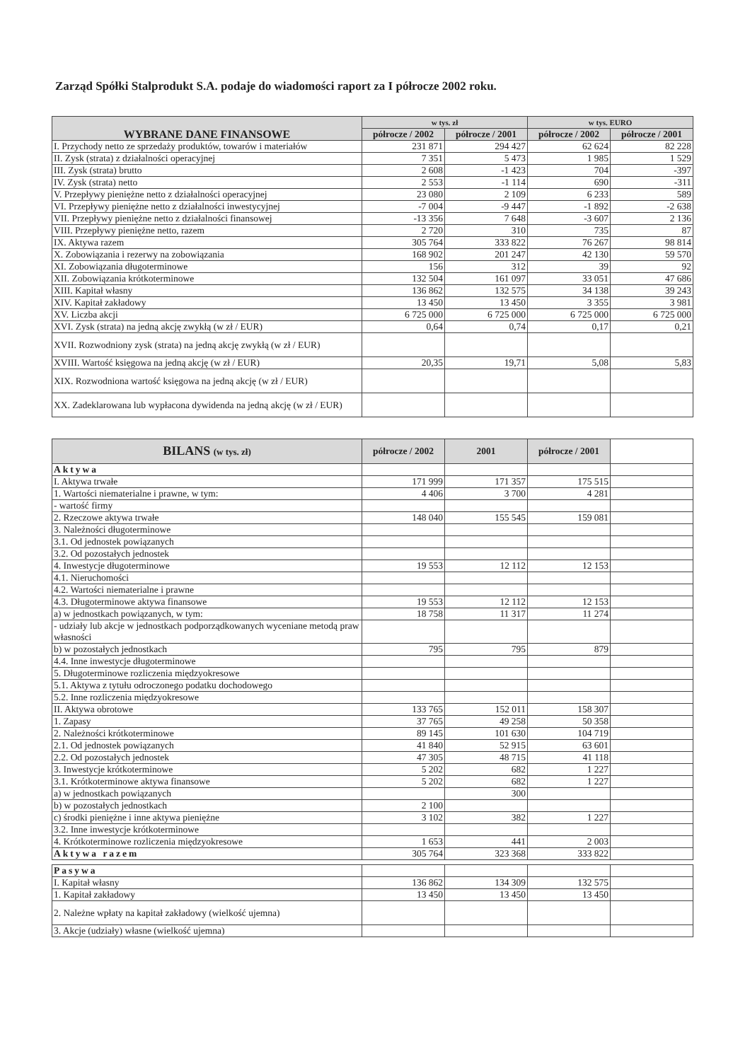Zarząd Spółki Stalprodukt S.A. podaje do wiadomości raport za I półrocze 2002 roku.
| WYBRANE DANE FINANSOWE | w tys. zł | | w tys. EURO | |
| --- | --- | --- | --- | --- |
| | półrocze / 2002 | półrocze / 2001 | półrocze / 2002 | półrocze / 2001 |
| I. Przychody netto ze sprzedaży produktów, towarów i materiałów | 231 871 | 294 427 | 62 624 | 82 228 |
| II. Zysk (strata) z działalności operacyjnej | 7 351 | 5 473 | 1 985 | 1 529 |
| III. Zysk (strata) brutto | 2 608 | -1 423 | 704 | -397 |
| IV. Zysk (strata) netto | 2 553 | -1 114 | 690 | -311 |
| V. Przepływy pieniężne netto z działalności operacyjnej | 23 080 | 2 109 | 6 233 | 589 |
| VI. Przepływy pieniężne netto z działalności inwestycyjnej | -7 004 | -9 447 | -1 892 | -2 638 |
| VII. Przepływy pieniężne netto z działalności finansowej | -13 356 | 7 648 | -3 607 | 2 136 |
| VIII. Przepływy pieniężne netto, razem | 2 720 | 310 | 735 | 87 |
| IX. Aktywa razem | 305 764 | 333 822 | 76 267 | 98 814 |
| X. Zobowiązania i rezerwy na zobowiązania | 168 902 | 201 247 | 42 130 | 59 570 |
| XI. Zobowiązania długoterminowe | 156 | 312 | 39 | 92 |
| XII. Zobowiązania krótkoterminowe | 132 504 | 161 097 | 33 051 | 47 686 |
| XIII. Kapitał własny | 136 862 | 132 575 | 34 138 | 39 243 |
| XIV. Kapitał zakładowy | 13 450 | 13 450 | 3 355 | 3 981 |
| XV. Liczba akcji | 6 725 000 | 6 725 000 | 6 725 000 | 6 725 000 |
| XVI. Zysk (strata) na jedną akcję zwykłą (w zł / EUR) | 0,64 | 0,74 | 0,17 | 0,21 |
| XVII. Rozwodniony zysk (strata) na jedną akcję zwykłą (w zł / EUR) | | | | |
| XVIII. Wartość księgowa na jedną akcję (w zł / EUR) | 20,35 | 19,71 | 5,08 | 5,83 |
| XIX. Rozwodniona wartość księgowa na jedną akcję (w zł / EUR) | | | | |
| XX. Zadeklarowana lub wypłacona dywidenda na jedną akcję (w zł / EUR) | | | | |
| BILANS (w tys. zł) | półrocze / 2002 | 2001 | półrocze / 2001 | |
| --- | --- | --- | --- | --- |
| Aktywa | | | | |
| I. Aktywa trwałe | 171 999 | 171 357 | 175 515 | |
| 1. Wartości niematerialne i prawne, w tym: | 4 406 | 3 700 | 4 281 | |
| - wartość firmy | | | | |
| 2. Rzeczowe aktywa trwałe | 148 040 | 155 545 | 159 081 | |
| 3. Należności długoterminowe | | | | |
| 3.1. Od jednostek powiązanych | | | | |
| 3.2. Od pozostałych jednostek | | | | |
| 4. Inwestycje długoterminowe | 19 553 | 12 112 | 12 153 | |
| 4.1. Nieruchomości | | | | |
| 4.2. Wartości niematerialne i prawne | | | | |
| 4.3. Długoterminowe aktywa finansowe | 19 553 | 12 112 | 12 153 | |
| a) w jednostkach powiązanych, w tym: | 18 758 | 11 317 | 11 274 | |
| - udziały lub akcje w jednostkach podporządkowanych wyceniane metodą praw własności | | | | |
| b) w pozostałych jednostkach | 795 | 795 | 879 | |
| 4.4. Inne inwestycje długoterminowe | | | | |
| 5. Długoterminowe rozliczenia międzyokresowe | | | | |
| 5.1. Aktywa z tytułu odroczonego podatku dochodowego | | | | |
| 5.2. Inne rozliczenia międzyokresowe | | | | |
| II. Aktywa obrotowe | 133 765 | 152 011 | 158 307 | |
| 1. Zapasy | 37 765 | 49 258 | 50 358 | |
| 2. Należności krótkoterminowe | 89 145 | 101 630 | 104 719 | |
| 2.1. Od jednostek powiązanych | 41 840 | 52 915 | 63 601 | |
| 2.2. Od pozostałych jednostek | 47 305 | 48 715 | 41 118 | |
| 3. Inwestycje krótkoterminowe | 5 202 | 682 | 1 227 | |
| 3.1. Krótkoterminowe aktywa finansowe | 5 202 | 682 | 1 227 | |
| a) w jednostkach powiązanych | | 300 | | |
| b) w pozostałych jednostkach | 2 100 | | | |
| c) środki pieniężne i inne aktywa pieniężne | 3 102 | 382 | 1 227 | |
| 3.2. Inne inwestycje krótkoterminowe | | | | |
| 4. Krótkoterminowe rozliczenia międzyokresowe | 1 653 | 441 | 2 003 | |
| Aktywa razem | 305 764 | 323 368 | 333 822 | |
| Pasywa | | | | |
| I. Kapitał własny | 136 862 | 134 309 | 132 575 | |
| 1. Kapitał zakładowy | 13 450 | 13 450 | 13 450 | |
| 2. Należne wpłaty na kapitał zakładowy (wielkość ujemna) | | | | |
| 3. Akcje (udziały) własne (wielkość ujemna) | | | | |